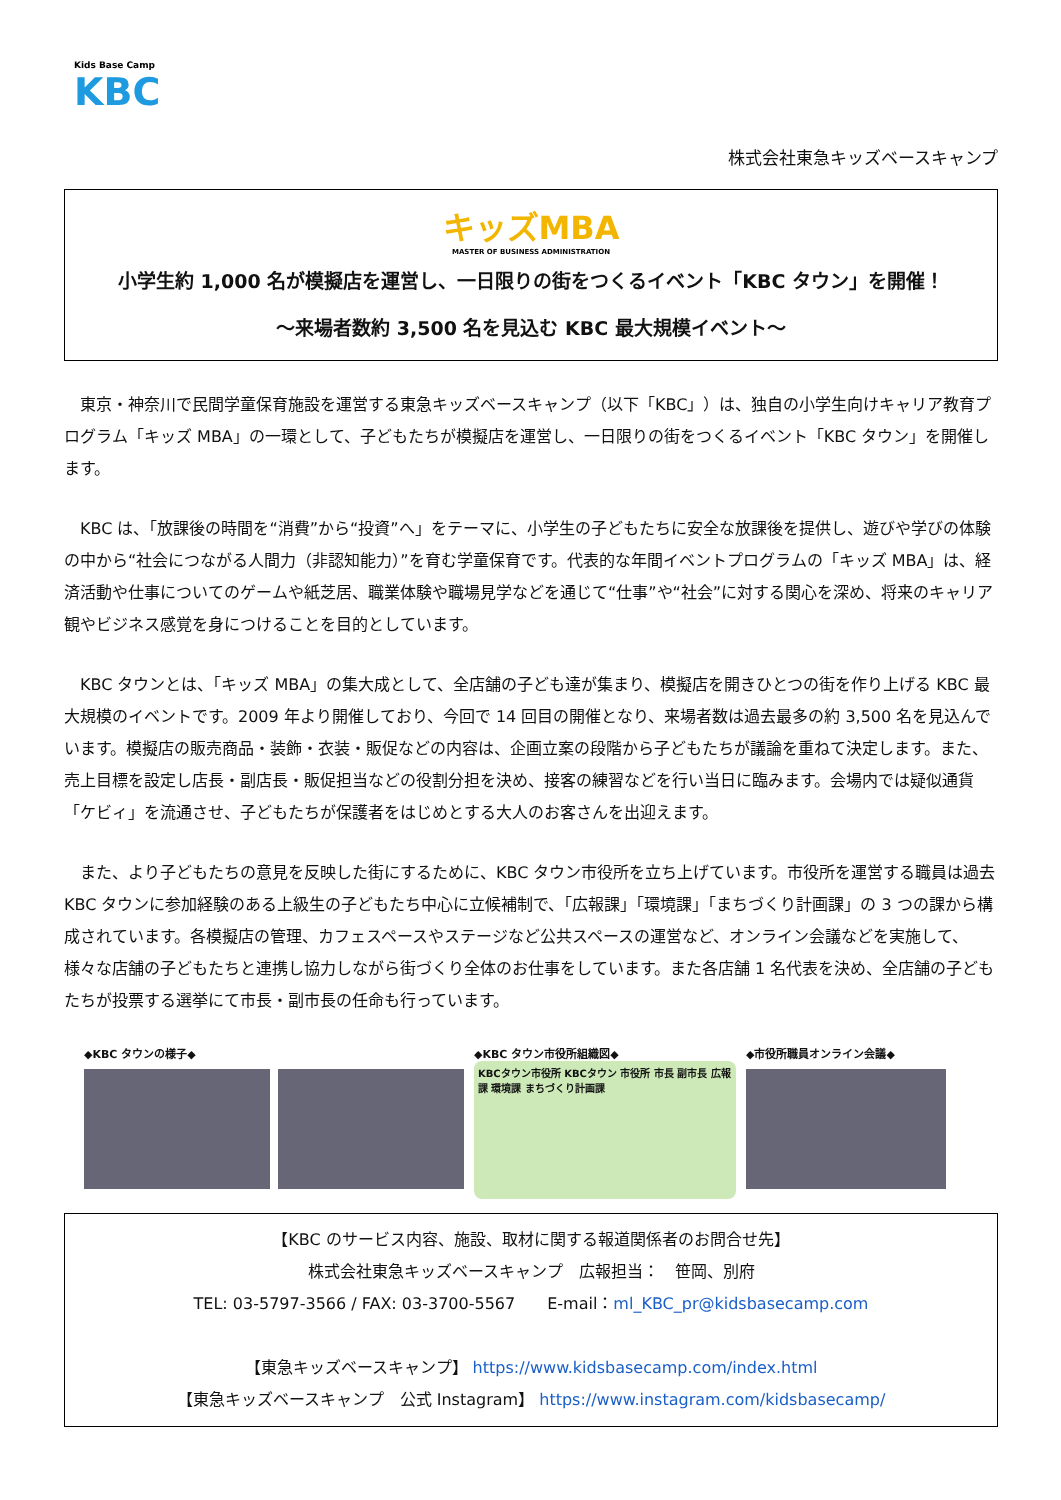Kids Base Camp
KBC
株式会社東急キッズベースキャンプ
キッズMBA
MASTER OF BUSINESS ADMINISTRATION
小学生約 1,000 名が模擬店を運営し、一日限りの街をつくるイベント「KBC タウン」を開催！
～来場者数約 3,500 名を見込む KBC 最大規模イベント～
東京・神奈川で民間学童保育施設を運営する東急キッズベースキャンプ（以下「KBC」）は、独自の小学生向けキャリア教育プログラム「キッズ MBA」の一環として、子どもたちが模擬店を運営し、一日限りの街をつくるイベント「KBC タウン」を開催します。
KBC は、「放課後の時間を“消費”から“投資”へ」をテーマに、小学生の子どもたちに安全な放課後を提供し、遊びや学びの体験の中から“社会につながる人間力（非認知能力）”を育む学童保育です。代表的な年間イベントプログラムの「キッズ MBA」は、経済活動や仕事についてのゲームや紙芝居、職業体験や職場見学などを通じて“仕事”や“社会”に対する関心を深め、将来のキャリア観やビジネス感覚を身につけることを目的としています。
KBC タウンとは、「キッズ MBA」の集大成として、全店舗の子ども達が集まり、模擬店を開きひとつの街を作り上げる KBC 最大規模のイベントです。2009 年より開催しており、今回で 14 回目の開催となり、来場者数は過去最多の約 3,500 名を見込んでいます。模擬店の販売商品・装飾・衣装・販促などの内容は、企画立案の段階から子どもたちが議論を重ねて決定します。また、売上目標を設定し店長・副店長・販促担当などの役割分担を決め、接客の練習などを行い当日に臨みます。会場内では疑似通貨「ケビィ」を流通させ、子どもたちが保護者をはじめとする大人のお客さんを出迎えます。
また、より子どもたちの意見を反映した街にするために、KBC タウン市役所を立ち上げています。市役所を運営する職員は過去 KBC タウンに参加経験のある上級生の子どもたち中心に立候補制で、「広報課」「環境課」「まちづくり計画課」の 3 つの課から構成されています。各模擬店の管理、カフェスペースやステージなど公共スペースの運営など、オンライン会議などを実施して、様々な店舗の子どもたちと連携し協力しながら街づくり全体のお仕事をしています。また各店舗 1 名代表を決め、全店舗の子どもたちが投票する選挙にて市長・副市長の任命も行っています。
◆KBC タウンの様子◆ ◆KBC タウン市役所組織図◆
KBCタウン市役所 KBCタウン 市役所 市長 副市長 広報課 環境課 まちづくり計画課
◆市役所職員オンライン会議◆
【KBC のサービス内容、施設、取材に関する報道関係者のお問合せ先】
株式会社東急キッズベースキャンプ　広報担当：　笹岡、別府
TEL: 03-5797-3566 / FAX: 03-3700-5567　　E-mail：ml_KBC_pr@kidsbasecamp.com
【東急キッズベースキャンプ】 https://www.kidsbasecamp.com/index.html
【東急キッズベースキャンプ　公式 Instagram】 https://www.instagram.com/kidsbasecamp/